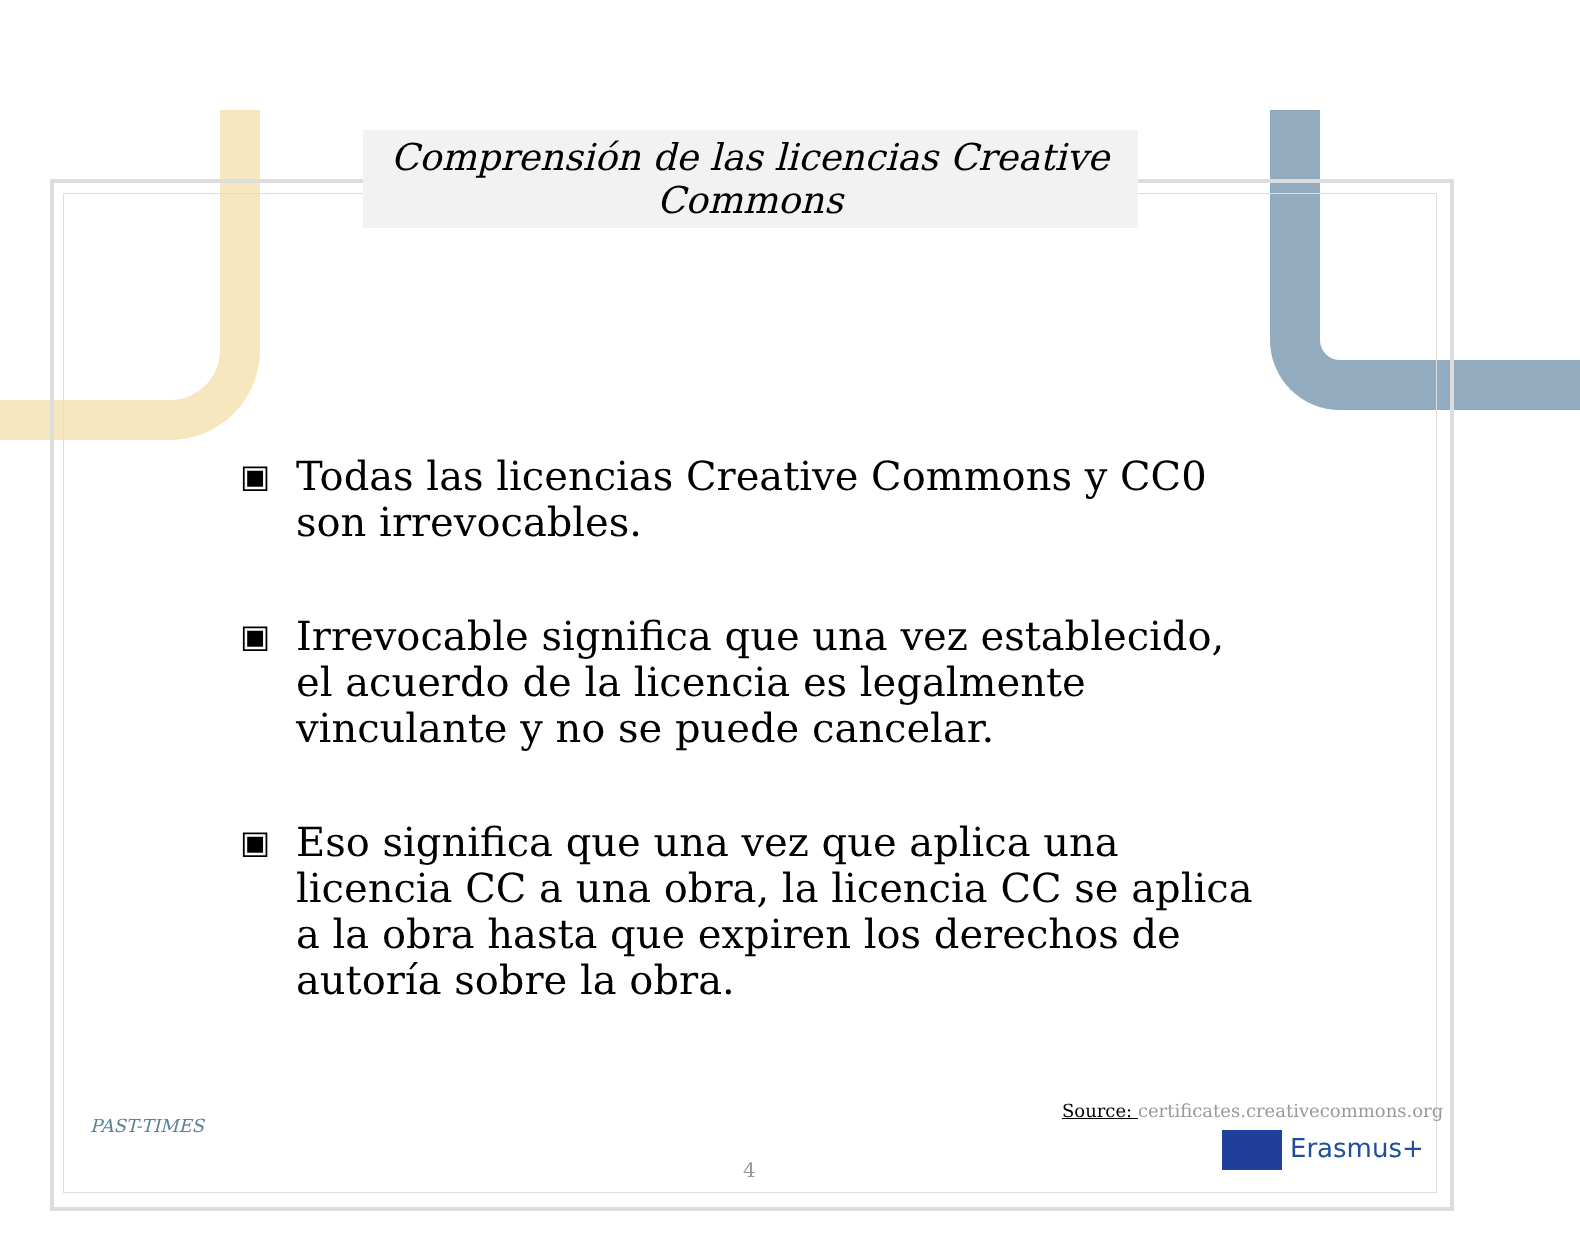Comprensión de las licencias Creative Commons
▣
Todas las licencias Creative Commons y CC0 son irrevocables.
▣
Irrevocable significa que una vez establecido, el acuerdo de la licencia es legalmente vinculante y no se puede cancelar.
▣
Eso significa que una vez que aplica una licencia CC a una obra, la licencia CC se aplica a la obra hasta que expiren los derechos de autoría sobre la obra.
PAST-TIMES
4
Source: certificates.creativecommons.org
Erasmus+